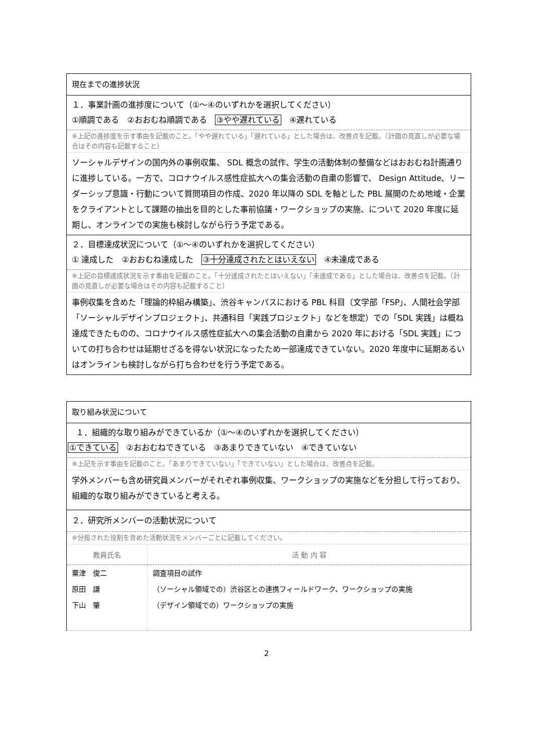現在までの進捗状況
１．事業計画の進捗度について（①～④のいずれかを選択してください）
①順調である　②おおむね順調である　③やや遅れている　④遅れている
※上記の進捗度を示す事由を記載のこと。「やや遅れている」「遅れている」とした場合は、改善点を記載。（計画の見直しが必要な場合はその内容も記載すること）
ソーシャルデザインの国内外の事例収集、 SDL 概念の試作、学生の活動体制の整備などはおおむね計画通りに進捗している。一方で、コロナウイルス感性症拡大への集会活動の自粛の影響で、 Design Attitude、リーダーシップ意識・行動について質問項目の作成、2020 年以降の SDL を軸とした PBL 展開のため地域・企業をクライアントとして課題の抽出を目的とした事前協議・ワークショップの実施、について 2020 年度に延期し、オンラインでの実施も検討しながら行う予定である。
２．目標達成状況について（①～④のいずれかを選択してください）
① 達成した　②おおむね達成した　③十分達成されたとはいえない　④未達成である
※上記の目標達成状況を示す事由を記載のこと。「十分達成されたとはいえない」「未達成である」とした場合は、改善点を記載。（計画の見直しが必要な場合はその内容も記載すること）
事例収集を含めた「理論的枠組み構築」、渋谷キャンパスにおける PBL 科目（文学部「FSP」、人間社会学部「ソーシャルデザインプロジェクト」、共通科目「実践プロジェクト」などを想定）での「SDL 実践」は概ね達成できたものの、コロナウイルス感性症拡大への集会活動の自粛から 2020 年における「SDL 実践」についての打ち合わせは延期せざるを得ない状況になったため一部達成できていない。2020 年度中に延期あるいはオンラインも検討しながら打ち合わせを行う予定である。
取り組み状況について
　１．組織的な取り組みができているか（①～④のいずれかを選択してください）
①できている　②おおむねできている　③あまりできていない　④できていない
※上記を示す事由を記載のこと。「あまりできていない」「できていない」とした場合は、改善点を記載。
学外メンバーも含め研究員メンバーがそれぞれ事例収集、ワークショップの実施などを分担して行っており、組織的な取り組みができていると考える。
２．研究所メンバーの活動状況について
※分担された役割を含めた活動状況をメンバーごとに記載してください。
| 教員氏名 | 活 動 内 容 |
| --- | --- |
| 粟津 俊二 | 調査項目の試作 |
| 原田 謙 | （ソーシャル領域での）渋谷区との連携フィールドワーク、ワークショップの実施 |
| 下山 肇 | （デザイン領域での）ワークショップの実施 |
2